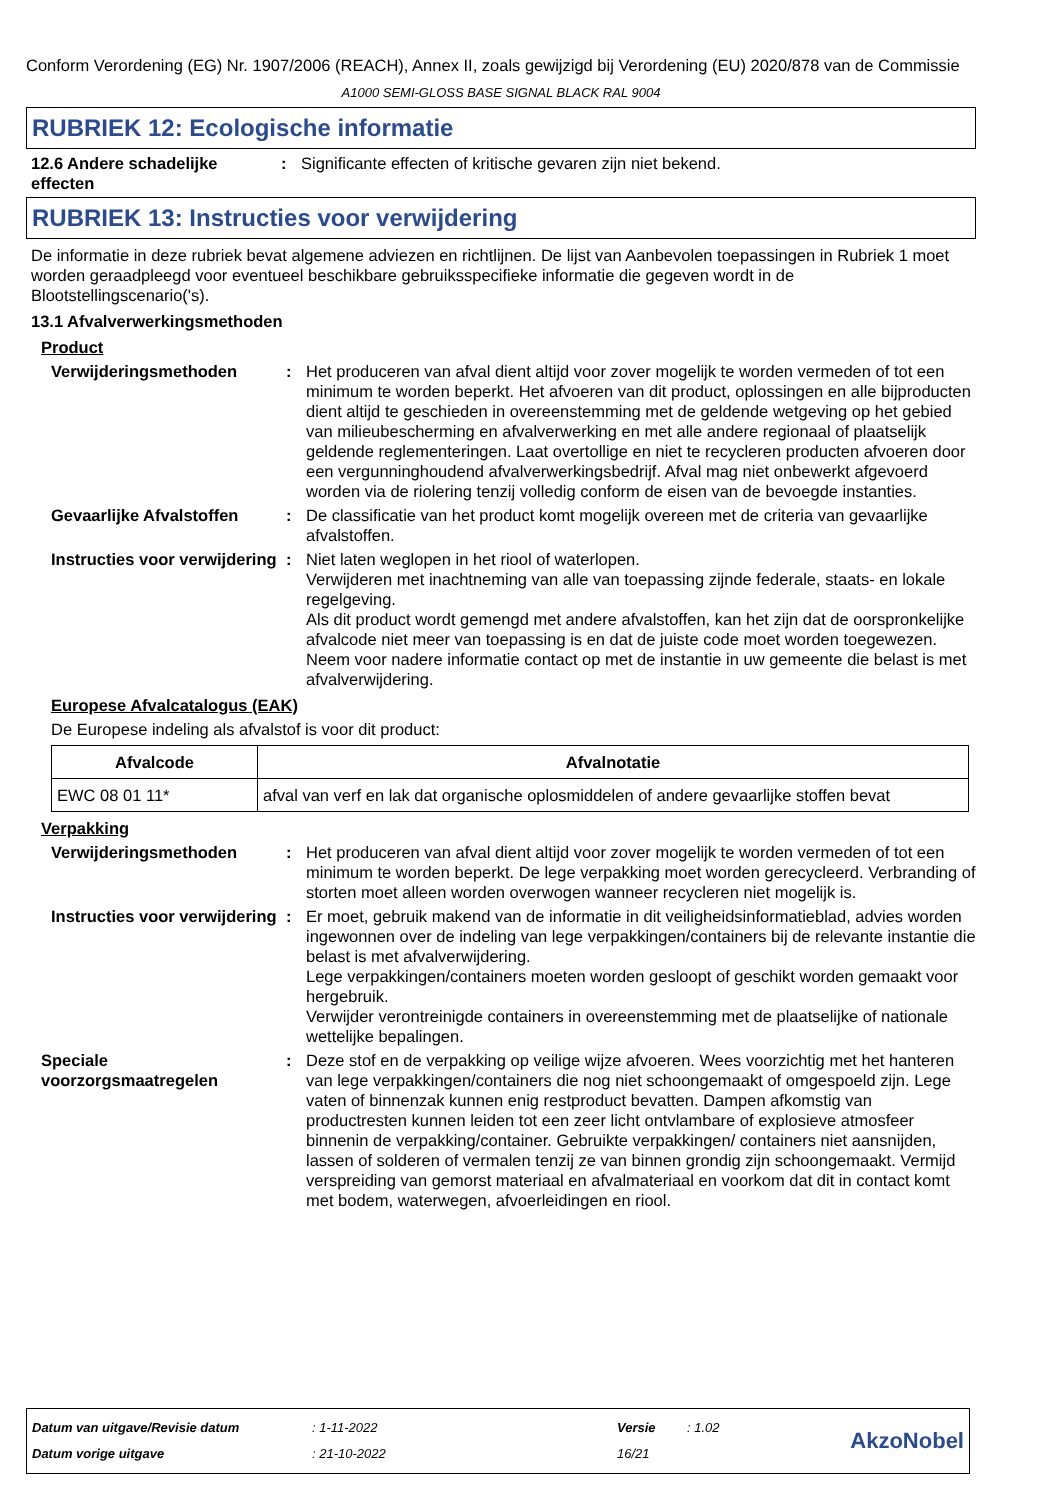Conform Verordening (EG) Nr. 1907/2006 (REACH), Annex II, zoals gewijzigd bij Verordening (EU) 2020/878 van de Commissie
A1000 SEMI-GLOSS BASE SIGNAL BLACK RAL 9004
RUBRIEK 12: Ecologische informatie
12.6 Andere schadelijke effecten
: Significante effecten of kritische gevaren zijn niet bekend.
RUBRIEK 13: Instructies voor verwijdering
De informatie in deze rubriek bevat algemene adviezen en richtlijnen. De lijst van Aanbevolen toepassingen in Rubriek 1 moet worden geraadpleegd voor eventueel beschikbare gebruiksspecifieke informatie die gegeven wordt in de Blootstellingscenario('s).
13.1 Afvalverwerkingsmethoden
Product
Verwijderingsmethoden : Het produceren van afval dient altijd voor zover mogelijk te worden vermeden of tot een minimum te worden beperkt. Het afvoeren van dit product, oplossingen en alle bijproducten dient altijd te geschieden in overeenstemming met de geldende wetgeving op het gebied van milieubescherming en afvalverwerking en met alle andere regionaal of plaatselijk geldende reglementeringen. Laat overtollige en niet te recycleren producten afvoeren door een vergunninghoudend afvalverwerkingsbedrijf. Afval mag niet onbewerkt afgevoerd worden via de riolering tenzij volledig conform de eisen van de bevoegde instanties.
Gevaarlijke Afvalstoffen
: De classificatie van het product komt mogelijk overeen met de criteria van gevaarlijke afvalstoffen.
Instructies voor verwijdering
: Niet laten weglopen in het riool of waterlopen.
Verwijderen met inachtneming van alle van toepassing zijnde federale, staats- en lokale regelgeving.
Als dit product wordt gemengd met andere afvalstoffen, kan het zijn dat de oorspronkelijke afvalcode niet meer van toepassing is en dat de juiste code moet worden toegewezen.
Neem voor nadere informatie contact op met de instantie in uw gemeente die belast is met afvalverwijdering.
Europese Afvalcatalogus (EAK)
De Europese indeling als afvalstof is voor dit product:
| Afvalcode | Afvalnotatie |
| --- | --- |
| EWC 08 01 11* | afval van verf en lak dat organische oplosmiddelen of andere gevaarlijke stoffen bevat |
Verpakking
Verwijderingsmethoden : Het produceren van afval dient altijd voor zover mogelijk te worden vermeden of tot een minimum te worden beperkt. De lege verpakking moet worden gerecycleerd. Verbranding of storten moet alleen worden overwogen wanneer recycleren niet mogelijk is.
Instructies voor verwijdering
: Er moet, gebruik makend van de informatie in dit veiligheidsinformatieblad, advies worden ingewonnen over de indeling van lege verpakkingen/containers bij de relevante instantie die belast is met afvalverwijdering.
Lege verpakkingen/containers moeten worden gesloopt of geschikt worden gemaakt voor hergebruik.
Verwijder verontreinigde containers in overeenstemming met de plaatselijke of nationale wettelijke bepalingen.
Speciale voorzorgsmaatregelen
: Deze stof en de verpakking op veilige wijze afvoeren. Wees voorzichtig met het hanteren van lege verpakkingen/containers die nog niet schoongemaakt of omgespoeld zijn. Lege vaten of binnenzak kunnen enig restproduct bevatten. Dampen afkomstig van productresten kunnen leiden tot een zeer licht ontvlambare of explosieve atmosfeer binnenin de verpakking/container. Gebruikte verpakkingen/ containers niet aansnijden, lassen of solderen of vermalen tenzij ze van binnen grondig zijn schoongemaakt. Vermijd verspreiding van gemorst materiaal en afvalmateriaal en voorkom dat dit in contact komt met bodem, waterwegen, afvoerleidingen en riool.
Datum van uitgave/Revisie datum
Datum vorige uitgave
: 1-11-2022
: 21-10-2022
Versie
16/21
: 1.02
AkzoNobel